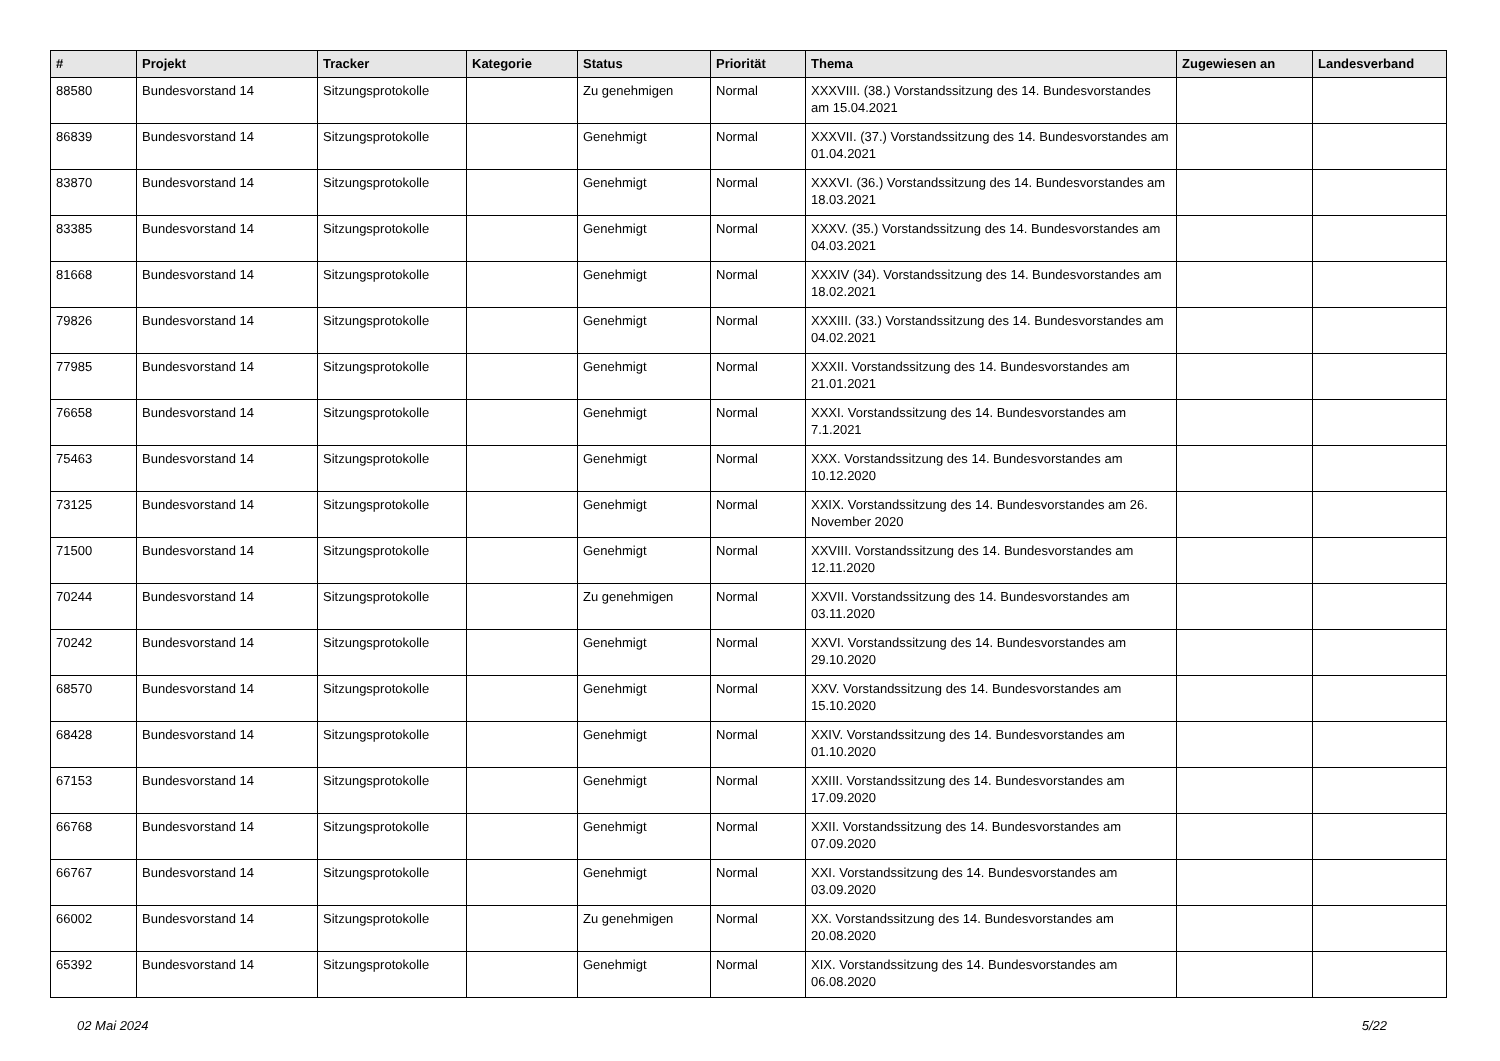| # | Projekt | Tracker | Kategorie | Status | Priorität | Thema | Zugewiesen an | Landesverband |
| --- | --- | --- | --- | --- | --- | --- | --- | --- |
| 88580 | Bundesvorstand 14 | Sitzungsprotokolle | | Zu genehmigen | Normal | XXXVIII. (38.) Vorstandssitzung des 14. Bundesvorstandes am 15.04.2021 | | |
| 86839 | Bundesvorstand 14 | Sitzungsprotokolle | | Genehmigt | Normal | XXXVII. (37.) Vorstandssitzung des 14. Bundesvorstandes am 01.04.2021 | | |
| 83870 | Bundesvorstand 14 | Sitzungsprotokolle | | Genehmigt | Normal | XXXVI. (36.) Vorstandssitzung des 14. Bundesvorstandes am 18.03.2021 | | |
| 83385 | Bundesvorstand 14 | Sitzungsprotokolle | | Genehmigt | Normal | XXXV. (35.) Vorstandssitzung des 14. Bundesvorstandes am 04.03.2021 | | |
| 81668 | Bundesvorstand 14 | Sitzungsprotokolle | | Genehmigt | Normal | XXXIV (34). Vorstandssitzung des 14. Bundesvorstandes am 18.02.2021 | | |
| 79826 | Bundesvorstand 14 | Sitzungsprotokolle | | Genehmigt | Normal | XXXIII. (33.) Vorstandssitzung des 14. Bundesvorstandes am 04.02.2021 | | |
| 77985 | Bundesvorstand 14 | Sitzungsprotokolle | | Genehmigt | Normal | XXXII. Vorstandssitzung des 14. Bundesvorstandes am 21.01.2021 | | |
| 76658 | Bundesvorstand 14 | Sitzungsprotokolle | | Genehmigt | Normal | XXXI. Vorstandssitzung des 14. Bundesvorstandes am 7.1.2021 | | |
| 75463 | Bundesvorstand 14 | Sitzungsprotokolle | | Genehmigt | Normal | XXX. Vorstandssitzung des 14. Bundesvorstandes am 10.12.2020 | | |
| 73125 | Bundesvorstand 14 | Sitzungsprotokolle | | Genehmigt | Normal | XXIX. Vorstandssitzung des 14. Bundesvorstandes am 26. November 2020 | | |
| 71500 | Bundesvorstand 14 | Sitzungsprotokolle | | Genehmigt | Normal | XXVIII. Vorstandssitzung des 14. Bundesvorstandes am 12.11.2020 | | |
| 70244 | Bundesvorstand 14 | Sitzungsprotokolle | | Zu genehmigen | Normal | XXVII. Vorstandssitzung des 14. Bundesvorstandes am 03.11.2020 | | |
| 70242 | Bundesvorstand 14 | Sitzungsprotokolle | | Genehmigt | Normal | XXVI. Vorstandssitzung des 14. Bundesvorstandes am 29.10.2020 | | |
| 68570 | Bundesvorstand 14 | Sitzungsprotokolle | | Genehmigt | Normal | XXV. Vorstandssitzung des 14. Bundesvorstandes am 15.10.2020 | | |
| 68428 | Bundesvorstand 14 | Sitzungsprotokolle | | Genehmigt | Normal | XXIV. Vorstandssitzung des 14. Bundesvorstandes am 01.10.2020 | | |
| 67153 | Bundesvorstand 14 | Sitzungsprotokolle | | Genehmigt | Normal | XXIII. Vorstandssitzung des 14. Bundesvorstandes am 17.09.2020 | | |
| 66768 | Bundesvorstand 14 | Sitzungsprotokolle | | Genehmigt | Normal | XXII. Vorstandssitzung des 14. Bundesvorstandes am 07.09.2020 | | |
| 66767 | Bundesvorstand 14 | Sitzungsprotokolle | | Genehmigt | Normal | XXI. Vorstandssitzung des 14. Bundesvorstandes am 03.09.2020 | | |
| 66002 | Bundesvorstand 14 | Sitzungsprotokolle | | Zu genehmigen | Normal | XX. Vorstandssitzung des 14. Bundesvorstandes am 20.08.2020 | | |
| 65392 | Bundesvorstand 14 | Sitzungsprotokolle | | Genehmigt | Normal | XIX. Vorstandssitzung des 14. Bundesvorstandes am 06.08.2020 | | |
02 Mai 2024 5/22